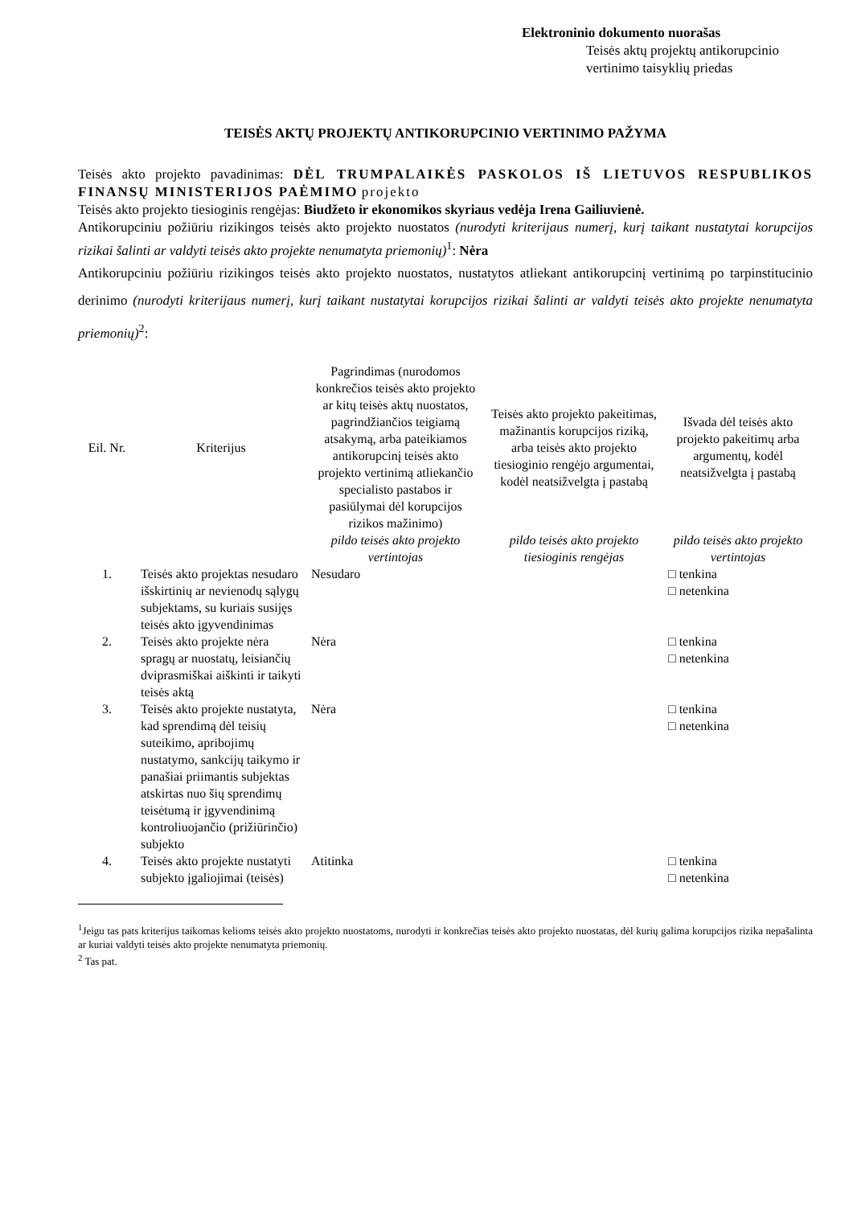Elektroninio dokumento nuorašas
Teisės aktų projektų antikorupcinio vertinimo taisyklių priedas
TEISĖS AKTŲ PROJEKTŲ ANTIKORUPCINIO VERTINIMO PAŽYMA
Teisės akto projekto pavadinimas: DĖL TRUMPALAIKĖS PASKOLOS IŠ LIETUVOS RESPUBLIKOS FINANSŲ MINISTERIJOS PAĖMIMO projekto
Teisės akto projekto tiesioginis rengėjas: Biudžeto ir ekonomikos skyriaus vedėja Irena Gailiuvienė.
Antikorupciniu požiūriu rizikingos teisės akto projekto nuostatos (nurodyti kriterijaus numerį, kurį taikant nustatytai korupcijos rizikai šalinti ar valdyti teisės akto projekte nenumatyta priemonių)<sup>1</sup>: Nėra
Antikorupciniu požiūriu rizikingos teisės akto projekto nuostatos, nustatytos atliekant antikorupcinį vertinimą po tarpinstitucinio derinimo (nurodyti kriterijaus numerį, kurį taikant nustatytai korupcijos rizikai šalinti ar valdyti teisės akto projekte nenumatyta priemonių)<sup>2</sup>:
| Eil. Nr. | Kriterijus | Pagrindimas (nurodomos konkrečios teisės akto projekto ar kitų teisės aktų nuostatos, pagrindžiančios teigiamą atsakymą, arba pateikiamos antikorupcinį teisės akto projekto vertinimą atliekančio specialisto pastabos ir pasiūlymai dėl korupcijos rizikos mažinimo) | Teisės akto projekto pakeitimas, mažinantis korupcijos riziką, arba teisės akto projekto tiesioginio rengėjo argumentai, kodėl neatsižvelgta į pastabą | Išvada dėl teisės akto projekto pakeitimų arba argumentų, kodėl neatsižvelgta į pastabą |
| --- | --- | --- | --- | --- |
| | | pildo teisės akto projekto vertintojas | pildo teisės akto projekto tiesioginis rengėjas | pildo teisės akto projekto vertintojas |
| 1. | Teisės akto projektas nesudaro išskirtinių ar nevienodų sąlygų subjektams, su kuriais susijęs teisės akto įgyvendinimas | Nesudaro | | □ tenkina □ netenkina |
| 2. | Teisės akto projekte nėra spragų ar nuostatų, leisiančių dviprasmiškai aiškinti ir taikyti teisės aktą | Nėra | | □ tenkina □ netenkina |
| 3. | Teisės akto projekte nustatyta, kad sprendimą dėl teisių suteikimo, apribojimų nustatymo, sankcijų taikymo ir panašiai priimantis subjektas atskirtas nuo šių sprendimų teisėtumą ir įgyvendinimą kontroliuojančio (prižiūrinčio) subjekto | Nėra | | □ tenkina □ netenkina |
| 4. | Teisės akto projekte nustatyti subjekto įgaliojimai (teisės) | Atitinka | | □ tenkina □ netenkina |
<sup>1</sup> Jeigu tas pats kriterijus taikomas kelioms teisės akto projekto nuostatoms, nurodyti ir konkrečias teisės akto projekto nuostatas, dėl kurių galima korupcijos rizika nepašalinta ar kuriai valdyti teisės akto projekte nenumatyta priemonių.
<sup>2</sup> Tas pat.